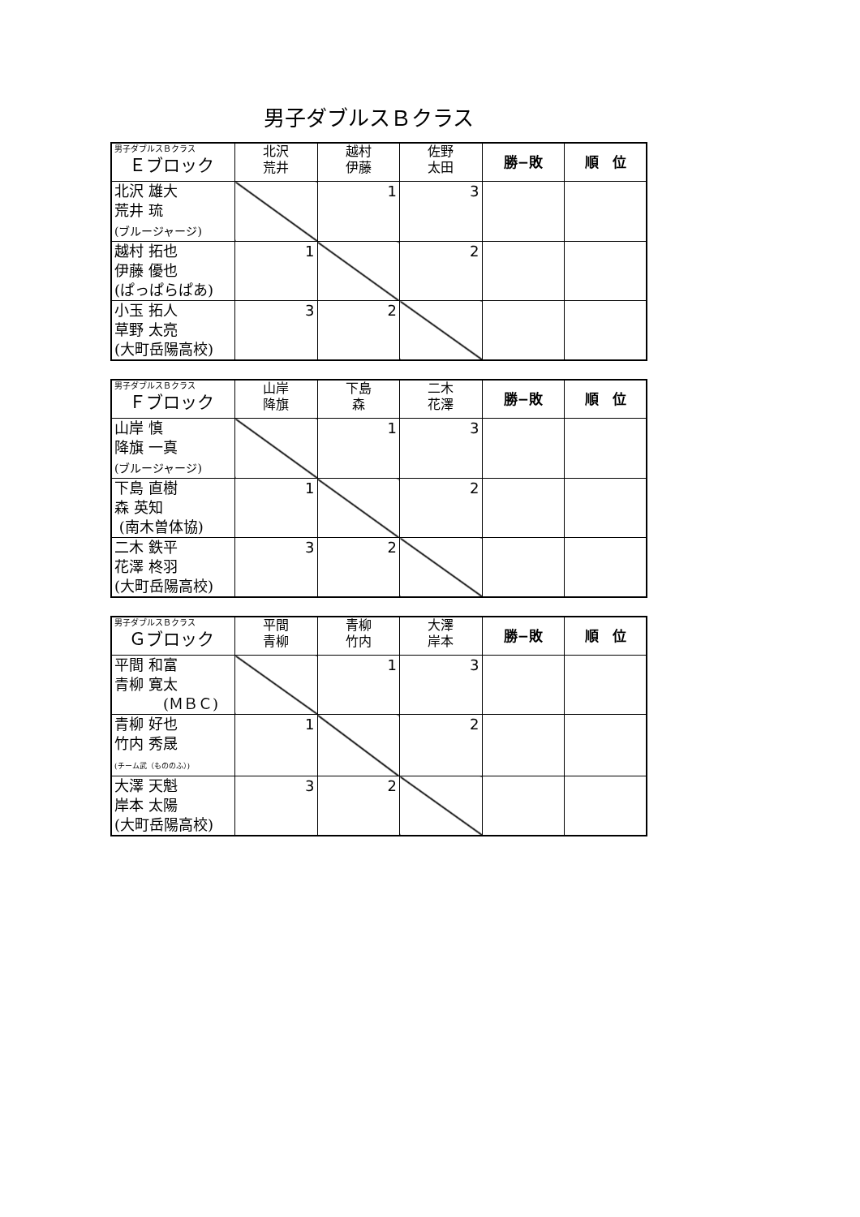男子ダブルスＢクラス
| 男子ダブルスＢクラス Ｅブロック | 北沢 荒井 | 越村 伊藤 | 佐野 太田 | 勝−敗 | 順 位 |
| --- | --- | --- | --- | --- | --- |
| 北沢 雄大 荒井 琉 (ブルージャージ) | | 1 | 3 | | |
| 越村 拓也 伊藤 優也 (ぱっぱらぱあ) | 1 | | 2 | | |
| 小玉 拓人 草野 太亮 (大町岳陽高校) | 3 | 2 | | | |
| 男子ダブルスＢクラス Ｆブロック | 山岸 降旗 | 下島 森 | 二木 花澤 | 勝−敗 | 順 位 |
| --- | --- | --- | --- | --- | --- |
| 山岸 慎 降旗 一真 (ブルージャージ) | | 1 | 3 | | |
| 下島 直樹 森 英知 (南木曽体協) | 1 | | 2 | | |
| 二木 鉄平 花澤 柊羽 (大町岳陽高校) | 3 | 2 | | | |
| 男子ダブルスＢクラス Ｇブロック | 平間 青柳 | 青柳 竹内 | 大澤 岸本 | 勝−敗 | 順 位 |
| --- | --- | --- | --- | --- | --- |
| 平間 和富 青柳 寛太 (ＭＢＣ) | | 1 | 3 | | |
| 青柳 好也 竹内 秀晟 (チーム武（もののふ）) | 1 | | 2 | | |
| 大澤 天魁 岸本 太陽 (大町岳陽高校) | 3 | 2 | | | |